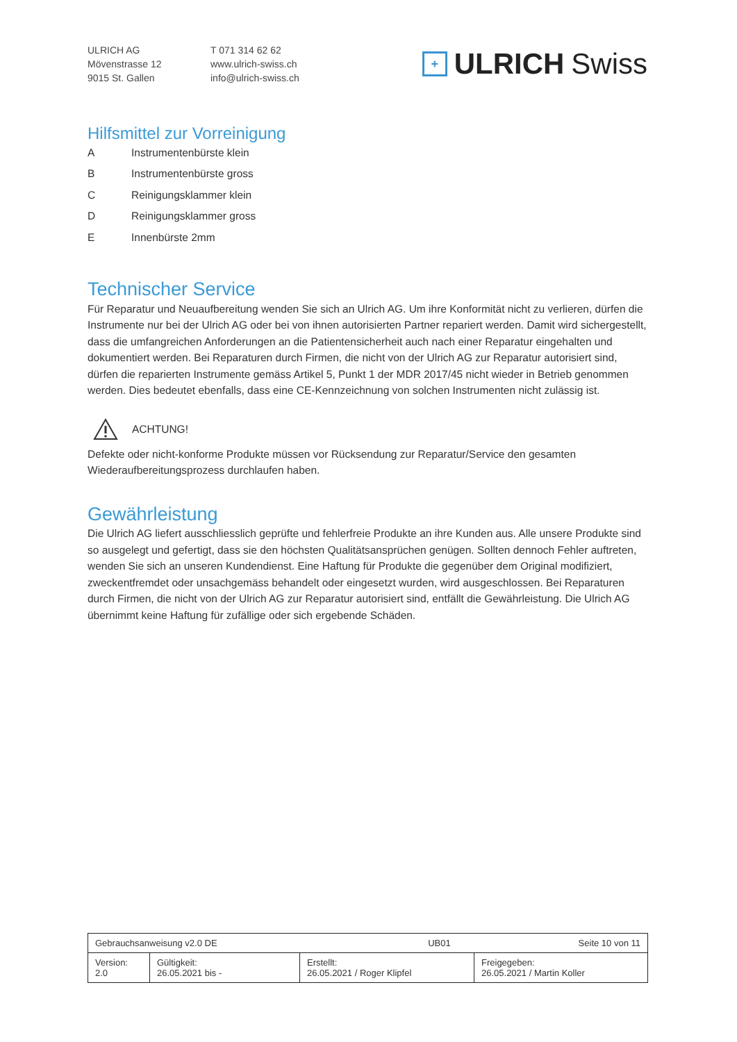ULRICH AG
Mövenstrasse 12
9015 St. Gallen
T 071 314 62 62
www.ulrich-swiss.ch
info@ulrich-swiss.ch
+
ULRICH Swiss
Hilfsmittel zur Vorreinigung
A Instrumentenbürste klein
B Instrumentenbürste gross
C Reinigungsklammer klein
D Reinigungsklammer gross
E Innenbürste 2mm
Technischer Service
Für Reparatur und Neuaufbereitung wenden Sie sich an Ulrich AG. Um ihre Konformität nicht zu verlieren, dürfen die Instrumente nur bei der Ulrich AG oder bei von ihnen autorisierten Partner repariert werden. Damit wird sichergestellt, dass die umfangreichen Anforderungen an die Patientensicherheit auch nach einer Reparatur eingehalten und dokumentiert werden. Bei Reparaturen durch Firmen, die nicht von der Ulrich AG zur Reparatur autorisiert sind, dürfen die reparierten Instrumente gemäss Artikel 5, Punkt 1 der MDR 2017/45 nicht wieder in Betrieb genommen werden. Dies bedeutet ebenfalls, dass eine CE-Kennzeichnung von solchen Instrumenten nicht zulässig ist.
ACHTUNG!
Defekte oder nicht-konforme Produkte müssen vor Rücksendung zur Reparatur/Service den gesamten Wiederaufbereitungsprozess durchlaufen haben.
Gewährleistung
Die Ulrich AG liefert ausschliesslich geprüfte und fehlerfreie Produkte an ihre Kunden aus. Alle unsere Produkte sind so ausgelegt und gefertigt, dass sie den höchsten Qualitätsansprüchen genügen. Sollten dennoch Fehler auftreten, wenden Sie sich an unseren Kundendienst. Eine Haftung für Produkte die gegenüber dem Original modifiziert, zweckentfremdet oder unsachgemäss behandelt oder eingesetzt wurden, wird ausgeschlossen. Bei Reparaturen durch Firmen, die nicht von der Ulrich AG zur Reparatur autorisiert sind, entfällt die Gewährleistung. Die Ulrich AG übernimmt keine Haftung für zufällige oder sich ergebende Schäden.
| Gebrauchsanweisung v2.0 DE UB01 | | | Seite 10 von 11 |
| Version: 2.0 | Gültigkeit: 26.05.2021 bis - | Erstellt: 26.05.2021 / Roger Klipfel | Freigegeben: 26.05.2021 / Martin Koller |